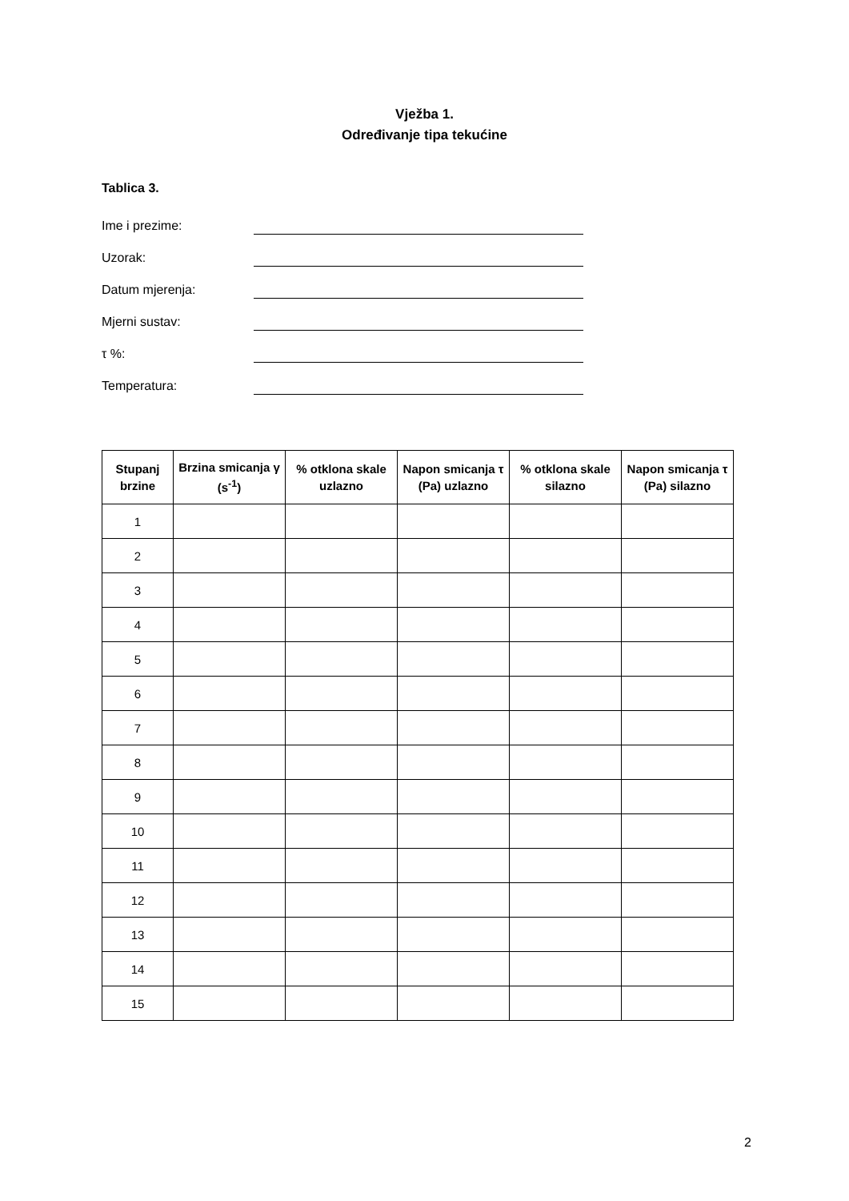Vježba 1.
Određivanje tipa tekućine
Tablica 3.
Ime i prezime:
Uzorak:
Datum mjerenja:
Mjerni sustav:
τ %:
Temperatura:
| Stupanj brzine | Brzina smicanja γ (s<sup>-1</sup>) | % otklona skale uzlazno | Napon smicanja τ (Pa) uzlazno | % otklona skale silazno | Napon smicanja τ (Pa) silazno |
| --- | --- | --- | --- | --- | --- |
| 1 | | | | | |
| 2 | | | | | |
| 3 | | | | | |
| 4 | | | | | |
| 5 | | | | | |
| 6 | | | | | |
| 7 | | | | | |
| 8 | | | | | |
| 9 | | | | | |
| 10 | | | | | |
| 11 | | | | | |
| 12 | | | | | |
| 13 | | | | | |
| 14 | | | | | |
| 15 | | | | | |
2